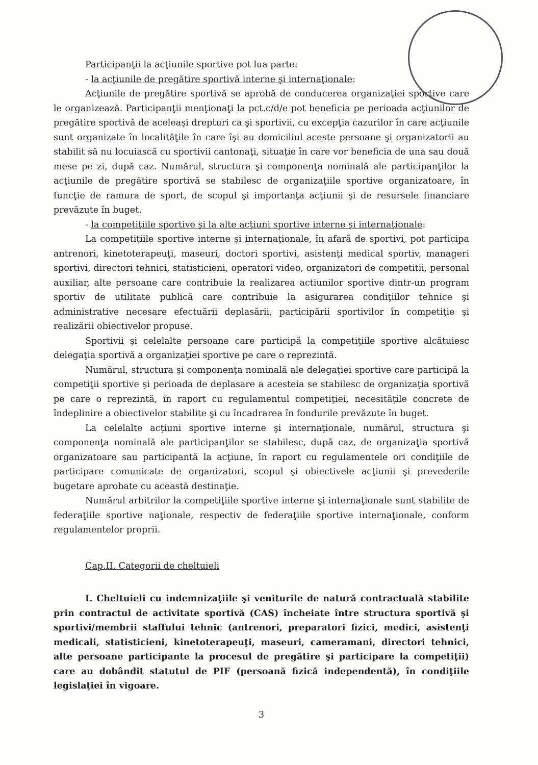Participanţii la acţiunile sportive pot lua parte:
- la acţiunile de pregătire sportivă interne şi internaţionale:
Acţiunile de pregătire sportivă se aprobă de conducerea organizaţiei sportive care le organizează. Participanţii menţionaţi la pct.c/d/e pot beneficia pe perioada acţiunilor de pregătire sportivă de aceleaşi drepturi ca şi sportivii, cu excepţia cazurilor în care acţiunile sunt organizate în localităţile în care îşi au domiciliul aceste persoane şi organizatorii au stabilit să nu locuiască cu sportivii cantonaţi, situaţie în care vor beneficia de una sau două mese pe zi, după caz. Numărul, structura şi componenţa nominală ale participanţilor la acţiunile de pregătire sportivă se stabilesc de organizaţiile sportive organizatoare, în funcţie de ramura de sport, de scopul şi importanţa acţiunii şi de resursele financiare prevăzute în buget.
- la competiţiile sportive şi la alte acţiuni sportive interne şi internaţionale:
La competiţiile sportive interne şi internaţionale, în afară de sportivi, pot participa antrenori, kinetoterapeuţi, maseuri, doctori sportivi, asistenţi medical sportiv, manageri sportivi, directori tehnici, statisticieni, operatori video, organizatori de competitii, personal auxiliar, alte persoane care contribuie la realizarea actiunilor sportive dintr-un program sportiv de utilitate publică care contribuie la asigurarea condiţiilor tehnice şi administrative necesare efectuării deplasării, participării sportivilor în competiţie şi realizării obiectivelor propuse.
Sportivii şi celelalte persoane care participă la competiţiile sportive alcătuiesc delegaţia sportivă a organizaţiei sportive pe care o reprezintă.
Numărul, structura şi componenţa nominală ale delegaţiei sportive care participă la competiţii sportive şi perioada de deplasare a acesteia se stabilesc de organizaţia sportivă pe care o reprezintă, în raport cu regulamentul competiţiei, necesităţile concrete de îndeplinire a obiectivelor stabilite şi cu încadrarea în fondurile prevăzute în buget.
La celelalte acţiuni sportive interne şi internaţionale, numărul, structura şi componenţa nominală ale participanţilor se stabilesc, după caz, de organizaţia sportivă organizatoare sau participantă la acţiune, în raport cu regulamentele ori condiţiile de participare comunicate de organizatori, scopul şi obiectivele acţiunii şi prevederile bugetare aprobate cu această destinaţie.
Numărul arbitrilor la competiţiile sportive interne şi internaţionale sunt stabilite de federaţiile sportive naţionale, respectiv de federaţiile sportive internaţionale, conform regulamentelor proprii.
Cap.II. Categorii de cheltuieli
I. Cheltuieli cu indemnizaţiile şi veniturile de natură contractuală stabilite prin contractul de activitate sportivă (CAS) încheiate între structura sportivă şi sportivi/membrii staffului tehnic (antrenori, preparatori fizici, medici, asistenţi medicali, statisticieni, kinetoterapeuţi, maseuri, cameramani, directori tehnici, alte persoane participante la procesul de pregătire şi participare la competiţii) care au dobândit statutul de PIF (persoană fizică independentă), în condiţiile legislaţiei în vigoare.
3